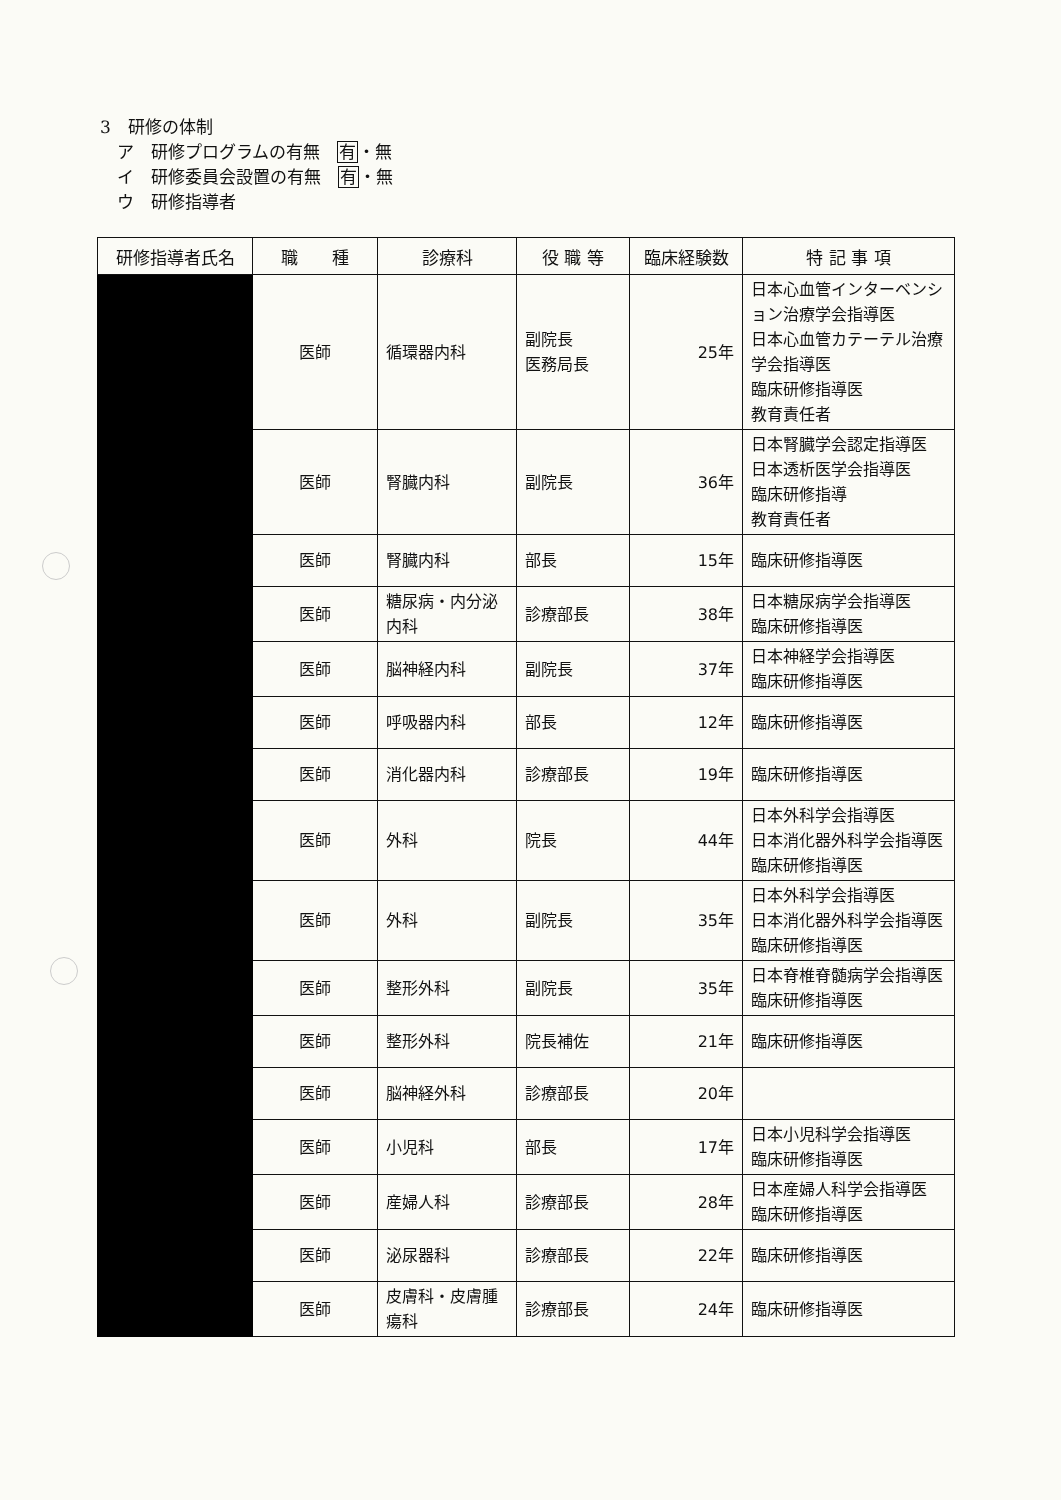3　研修の体制
　ア　研修プログラムの有無　有・無
　イ　研修委員会設置の有無　有・無
　ウ　研修指導者
| 研修指導者氏名 | 職 種 | 診療科 | 役 職 等 | 臨床経験数 | 特 記 事 項 |
| --- | --- | --- | --- | --- | --- |
| | 医師 | 循環器内科 | 副院長 医務局長 | 25年 | 日本心血管インターベンション治療学会指導医 日本心血管カテーテル治療学会指導医 臨床研修指導医 教育責任者 |
| | 医師 | 腎臓内科 | 副院長 | 36年 | 日本腎臓学会認定指導医 日本透析医学会指導医 臨床研修指導 教育責任者 |
| | 医師 | 腎臓内科 | 部長 | 15年 | 臨床研修指導医 |
| | 医師 | 糖尿病・内分泌内科 | 診療部長 | 38年 | 日本糖尿病学会指導医 臨床研修指導医 |
| | 医師 | 脳神経内科 | 副院長 | 37年 | 日本神経学会指導医 臨床研修指導医 |
| | 医師 | 呼吸器内科 | 部長 | 12年 | 臨床研修指導医 |
| | 医師 | 消化器内科 | 診療部長 | 19年 | 臨床研修指導医 |
| | 医師 | 外科 | 院長 | 44年 | 日本外科学会指導医 日本消化器外科学会指導医 臨床研修指導医 |
| | 医師 | 外科 | 副院長 | 35年 | 日本外科学会指導医 日本消化器外科学会指導医 臨床研修指導医 |
| | 医師 | 整形外科 | 副院長 | 35年 | 日本脊椎脊髄病学会指導医 臨床研修指導医 |
| | 医師 | 整形外科 | 院長補佐 | 21年 | 臨床研修指導医 |
| | 医師 | 脳神経外科 | 診療部長 | 20年 | |
| | 医師 | 小児科 | 部長 | 17年 | 日本小児科学会指導医 臨床研修指導医 |
| | 医師 | 産婦人科 | 診療部長 | 28年 | 日本産婦人科学会指導医 臨床研修指導医 |
| | 医師 | 泌尿器科 | 診療部長 | 22年 | 臨床研修指導医 |
| | 医師 | 皮膚科・皮膚腫瘍科 | 診療部長 | 24年 | 臨床研修指導医 |